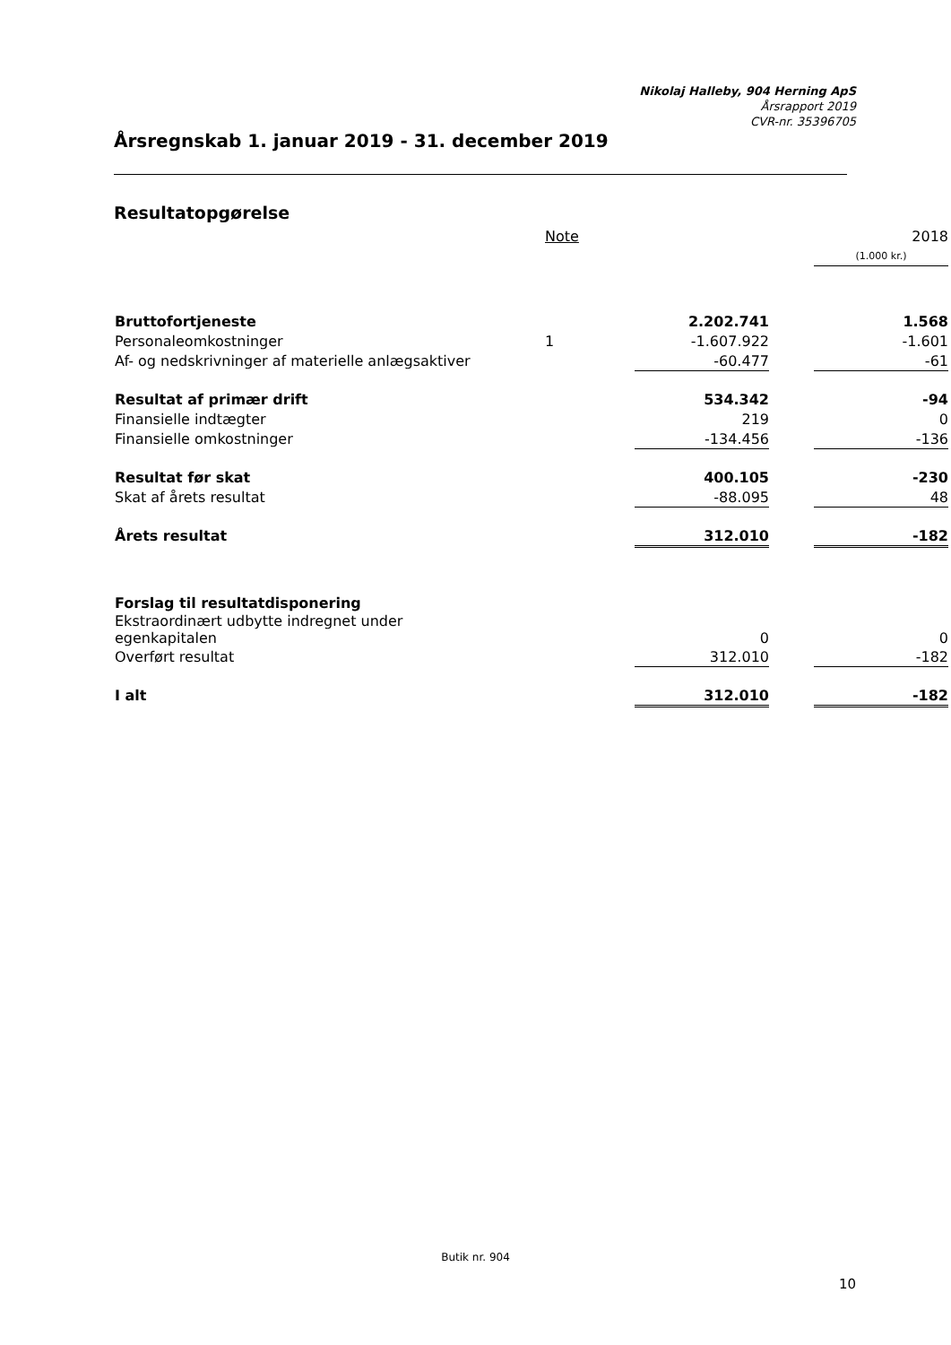Nikolaj Halleby, 904 Herning ApS
Årsrapport 2019
CVR-nr. 35396705
Årsregnskab 1. januar 2019 - 31. december 2019
Resultatopgørelse
| | Note | | | 2018 |
| --- | --- | --- | --- | --- |
| | | | | (1.000 kr.) |
| Bruttofortjeneste | | 2.202.741 | | 1.568 |
| Personaleomkostninger | 1 | -1.607.922 | | -1.601 |
| Af- og nedskrivninger af materielle anlægsaktiver | | -60.477 | | -61 |
| Resultat af primær drift | | 534.342 | | -94 |
| Finansielle indtægter | | 219 | | 0 |
| Finansielle omkostninger | | -134.456 | | -136 |
| Resultat før skat | | 400.105 | | -230 |
| Skat af årets resultat | | -88.095 | | 48 |
| Årets resultat | | 312.010 | | -182 |
| Forslag til resultatdisponering | | | | |
| Ekstraordinært udbytte indregnet under egenkapitalen | | 0 | | 0 |
| Overført resultat | | 312.010 | | -182 |
| I alt | | 312.010 | | -182 |
Butik nr. 904
10